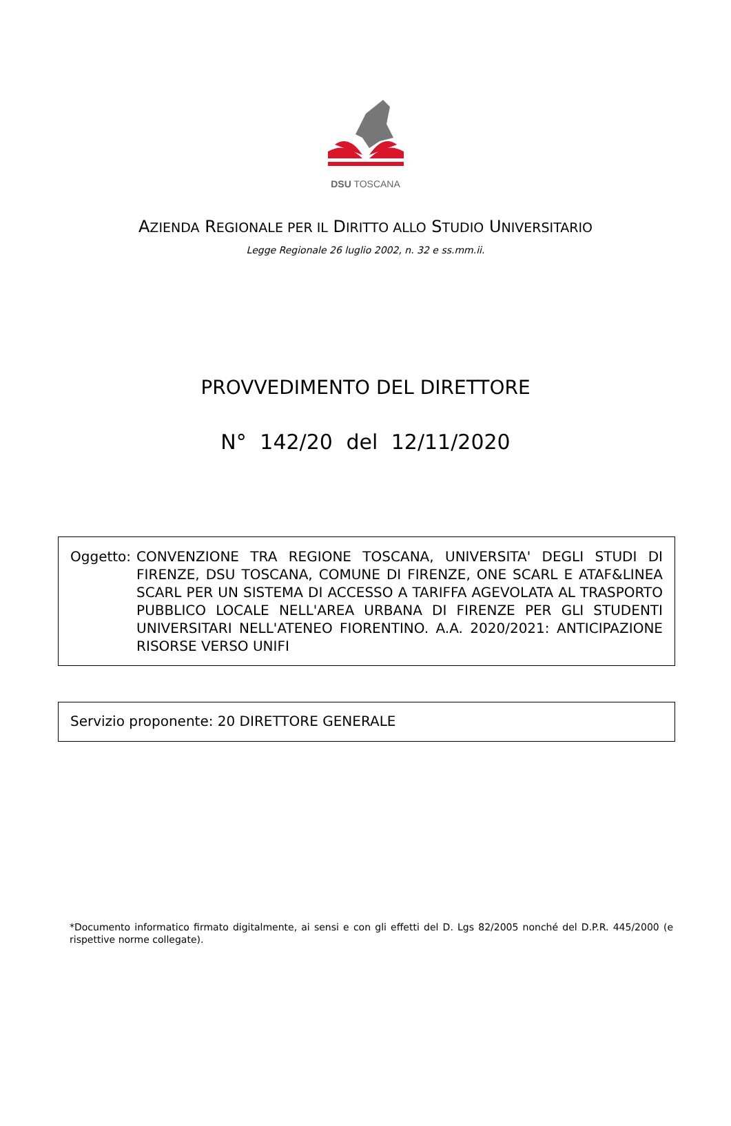DSU TOSCANA
AZIENDA REGIONALE PER IL DIRITTO ALLO STUDIO UNIVERSITARIO
Legge Regionale 26 luglio 2002, n. 32 e ss.mm.ii.
PROVVEDIMENTO DEL DIRETTORE
N° 142/20 del 12/11/2020
Oggetto: CONVENZIONE TRA REGIONE TOSCANA, UNIVERSITA' DEGLI STUDI DI FIRENZE, DSU TOSCANA, COMUNE DI FIRENZE, ONE SCARL E ATAF&LINEA SCARL PER UN SISTEMA DI ACCESSO A TARIFFA AGEVOLATA AL TRASPORTO PUBBLICO LOCALE NELL'AREA URBANA DI FIRENZE PER GLI STUDENTI UNIVERSITARI NELL'ATENEO FIORENTINO. A.A. 2020/2021: ANTICIPAZIONE RISORSE VERSO UNIFI
Servizio proponente: 20 DIRETTORE GENERALE
*Documento informatico firmato digitalmente, ai sensi e con gli effetti del D. Lgs 82/2005 nonché del D.P.R. 445/2000 (e rispettive norme collegate).